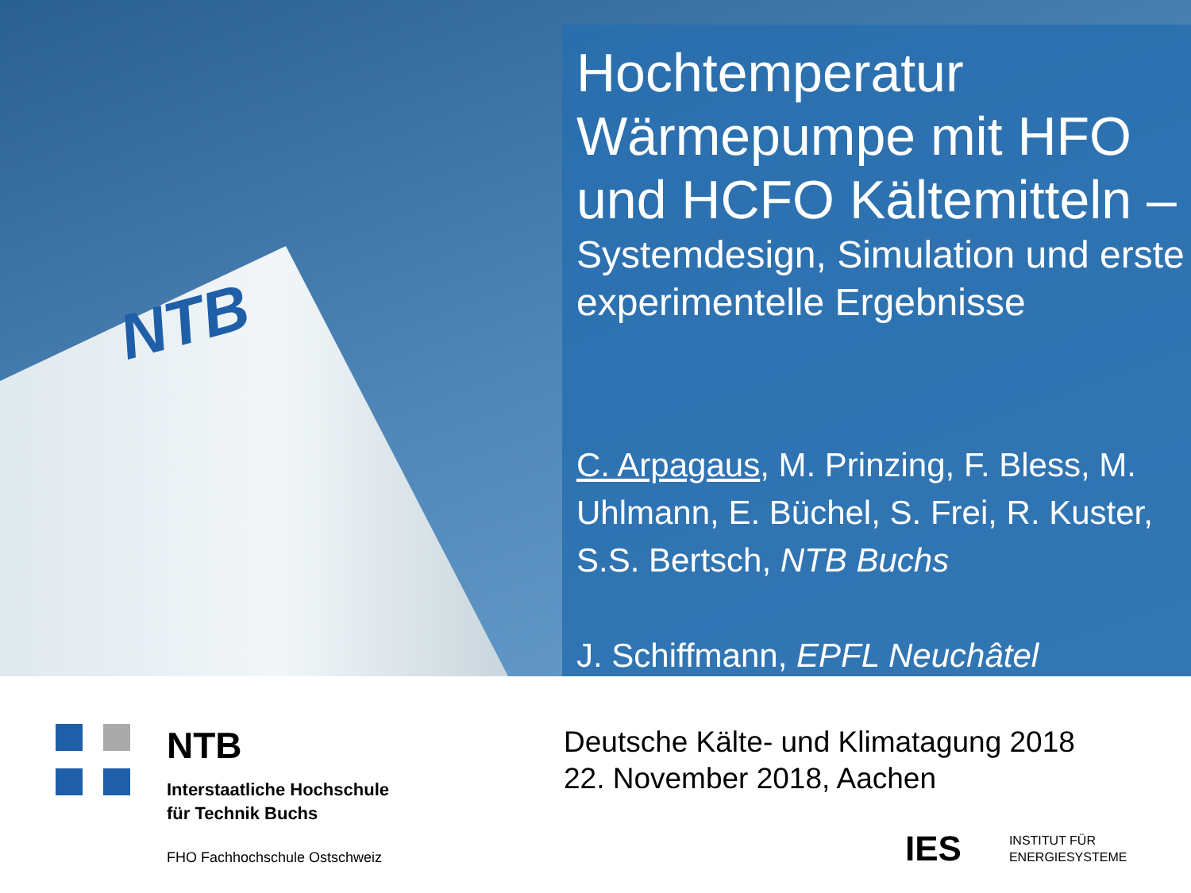NTB
Hochtemperatur Wärmepumpe mit HFO und HCFO Kältemitteln –
Systemdesign, Simulation und erste experimentelle Ergebnisse
C. Arpagaus, M. Prinzing, F. Bless, M. Uhlmann, E. Büchel, S. Frei, R. Kuster, S.S. Bertsch, NTB Buchs
J. Schiffmann, EPFL Neuchâtel
NTB
Interstaatliche Hochschule
für Technik Buchs
FHO Fachhochschule Ostschweiz
Deutsche Kälte- und Klimatagung 2018
22. November 2018, Aachen
IES INSTITUT FÜR
ENERGIESYSTEME